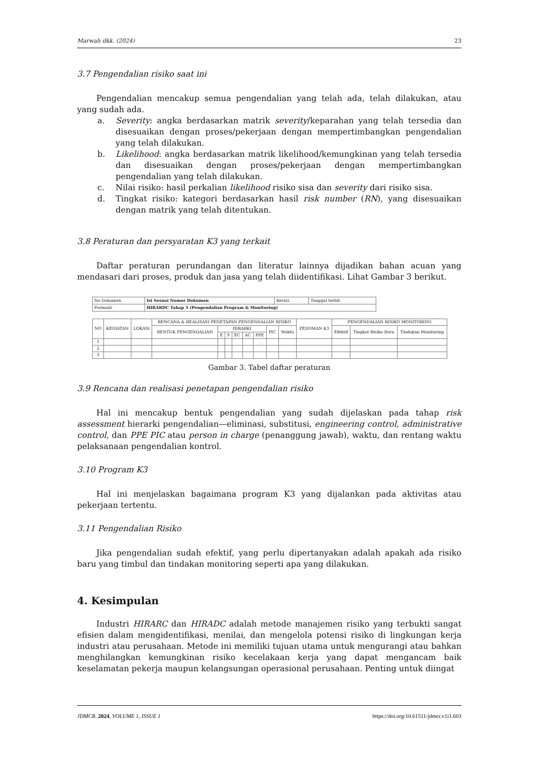Marwah dkk. (2024) 23
3.7 Pengendalian risiko saat ini
Pengendalian mencakup semua pengendalian yang telah ada, telah dilakukan, atau yang sudah ada.
a. Severity: angka berdasarkan matrik severity/keparahan yang telah tersedia dan disesuaikan dengan proses/pekerjaan dengan mempertimbangkan pengendalian yang telah dilakukan.
b. Likelihood: angka berdasarkan matrik likelihood/kemungkinan yang telah tersedia dan disesuaikan dengan proses/pekerjaan dengan mempertimbangkan pengendalian yang telah dilakukan.
c. Nilai risiko: hasil perkalian likelihood risiko sisa dan severity dari risiko sisa.
d. Tingkat risiko: kategori berdasarkan hasil risk number (RN), yang disesuaikan dengan matrik yang telah ditentukan.
3.8 Peraturan dan persyaratan K3 yang terkait
Daftar peraturan perundangan dan literatur lainnya dijadikan bahan acuan yang mendasari dari proses, produk dan jasa yang telah diidentifikasi. Lihat Gambar 3 berikut.
| No Dokumen | Isi Sesuai Nomor Dokumen | Revisi: | Tanggal terbit: |
| Formulir | HIRARDC Tahap 3 (Pengendalian Program & Monitoring) | | |
| NO | KEGIATAN | LOKASI | RENCANA & REALISASI PENETAPAN PENGENDALIAN RISIKO | | | | | | | | PEDOMAN K3 | PENGENDALIAN RISIKO MONITORING | | |
| --- | --- | --- | --- | --- | --- | --- | --- | --- | --- | --- | --- | --- | --- | --- |
| | | | BENTUK PENGENDALIAN | HIRARKI | | | | | PIC | Waktu | | Efektif | Tingkat Risiko Baru | Tindakan Monitoring |
| | | | | E | S | EC | AC | PPE | | | | | | |
| 1 | | | | | | | | | | | | | | |
| 2 | | | | | | | | | | | | | | |
| 3 | | | | | | | | | | | | | | |
Gambar 3. Tabel daftar peraturan
3.9 Rencana dan realisasi penetapan pengendalian risiko
Hal ini mencakup bentuk pengendalian yang sudah dijelaskan pada tahap risk assessment hierarki pengendalian—eliminasi, substitusi, engineering control, administrative control, dan PPE PIC atau person in charge (penanggung jawab), waktu, dan rentang waktu pelaksanaan pengendalian kontrol.
3.10 Program K3
Hal ini menjelaskan bagaimana program K3 yang dijalankan pada aktivitas atau pekerjaan tertentu.
3.11 Pengendalian Risiko
Jika pengendalian sudah efektif, yang perlu dipertanyakan adalah apakah ada risiko baru yang timbul dan tindakan monitoring seperti apa yang dilakukan.
4. Kesimpulan
Industri HIRARC dan HIRADC adalah metode manajemen risiko yang terbukti sangat efisien dalam mengidentifikasi, menilai, dan mengelola potensi risiko di lingkungan kerja industri atau perusahaan. Metode ini memiliki tujuan utama untuk mengurangi atau bahkan menghilangkan kemungkinan risiko kecelakaan kerja yang dapat mengancam baik keselamatan pekerja maupun kelangsungan operasional perusahaan. Penting untuk diingat
JDMCR. 2024, VOLUME 1, ISSUE 1 https://doi.org/10.61511/jdmcr.v1i1.603